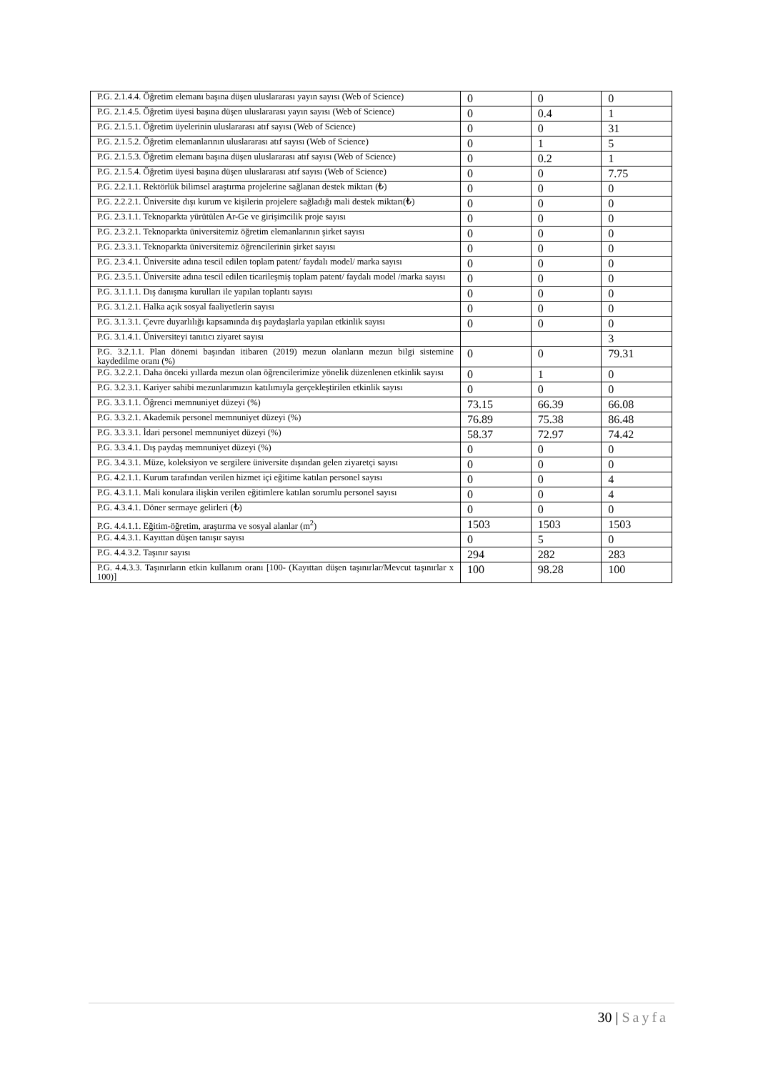| P.G. 2.1.4.4. Öğretim elemanı başına düşen uluslararası yayın sayısı (Web of Science) | 0 | 0 | 0 |
| P.G. 2.1.4.5. Öğretim üyesi başına düşen uluslararası yayın sayısı (Web of Science) | 0 | 0.4 | 1 |
| P.G. 2.1.5.1. Öğretim üyelerinin uluslararası atıf sayısı (Web of Science) | 0 | 0 | 31 |
| P.G. 2.1.5.2. Öğretim elemanlarının uluslararası atıf sayısı (Web of Science) | 0 | 1 | 5 |
| P.G. 2.1.5.3. Öğretim elemanı başına düşen uluslararası atıf sayısı (Web of Science) | 0 | 0.2 | 1 |
| P.G. 2.1.5.4. Öğretim üyesi başına düşen uluslararası atıf sayısı (Web of Science) | 0 | 0 | 7.75 |
| P.G. 2.2.1.1. Rektörlük bilimsel araştırma projelerine sağlanan destek miktarı (₺) | 0 | 0 | 0 |
| P.G. 2.2.2.1. Üniversite dışı kurum ve kişilerin projelere sağladığı mali destek miktarı(₺) | 0 | 0 | 0 |
| P.G. 2.3.1.1. Teknoparkta yürütülen Ar-Ge ve girişimcilik proje sayısı | 0 | 0 | 0 |
| P.G. 2.3.2.1. Teknoparkta üniversitemiz öğretim elemanlarının şirket sayısı | 0 | 0 | 0 |
| P.G. 2.3.3.1. Teknoparkta üniversitemiz öğrencilerinin şirket sayısı | 0 | 0 | 0 |
| P.G. 2.3.4.1. Üniversite adına tescil edilen toplam patent/ faydalı model/ marka sayısı | 0 | 0 | 0 |
| P.G. 2.3.5.1. Üniversite adına tescil edilen ticarileşmiş toplam patent/ faydalı model /marka sayısı | 0 | 0 | 0 |
| P.G. 3.1.1.1. Dış danışma kurulları ile yapılan toplantı sayısı | 0 | 0 | 0 |
| P.G. 3.1.2.1. Halka açık sosyal faaliyetlerin sayısı | 0 | 0 | 0 |
| P.G. 3.1.3.1. Çevre duyarlılığı kapsamında dış paydaşlarla yapılan etkinlik sayısı | 0 | 0 | 0 |
| P.G. 3.1.4.1. Üniversiteyi tanıtıcı ziyaret sayısı | | | 3 |
| P.G. 3.2.1.1. Plan dönemi başından itibaren (2019) mezun olanların mezun bilgi sistemine kaydedilme oranı (%) | 0 | 0 | 79.31 |
| P.G. 3.2.2.1. Daha önceki yıllarda mezun olan öğrencilerimize yönelik düzenlenen etkinlik sayısı | 0 | 1 | 0 |
| P.G. 3.2.3.1. Kariyer sahibi mezunlarımızın katılımıyla gerçekleştirilen etkinlik sayısı | 0 | 0 | 0 |
| P.G. 3.3.1.1. Öğrenci memnuniyet düzeyi (%) | 73.15 | 66.39 | 66.08 |
| P.G. 3.3.2.1. Akademik personel memnuniyet düzeyi (%) | 76.89 | 75.38 | 86.48 |
| P.G. 3.3.3.1. İdari personel memnuniyet düzeyi (%) | 58.37 | 72.97 | 74.42 |
| P.G. 3.3.4.1. Dış paydaş memnuniyet düzeyi (%) | 0 | 0 | 0 |
| P.G. 3.4.3.1. Müze, koleksiyon ve sergilere üniversite dışından gelen ziyaretçi sayısı | 0 | 0 | 0 |
| P.G. 4.2.1.1. Kurum tarafından verilen hizmet içi eğitime katılan personel sayısı | 0 | 0 | 4 |
| P.G. 4.3.1.1. Mali konulara ilişkin verilen eğitimlere katılan sorumlu personel sayısı | 0 | 0 | 4 |
| P.G. 4.3.4.1. Döner sermaye gelirleri (₺) | 0 | 0 | 0 |
| P.G. 4.4.1.1. Eğitim-öğretim, araştırma ve sosyal alanlar (m<sup>2</sup>) | 1503 | 1503 | 1503 |
| P.G. 4.4.3.1. Kayıttan düşen tanışır sayısı | 0 | 5 | 0 |
| P.G. 4.4.3.2. Taşınır sayısı | 294 | 282 | 283 |
| P.G. 4.4.3.3. Taşınırların etkin kullanım oranı [100- (Kayıttan düşen taşınırlar/Mevcut taşınırlar x 100)] | 100 | 98.28 | 100 |
30 | Sayfa